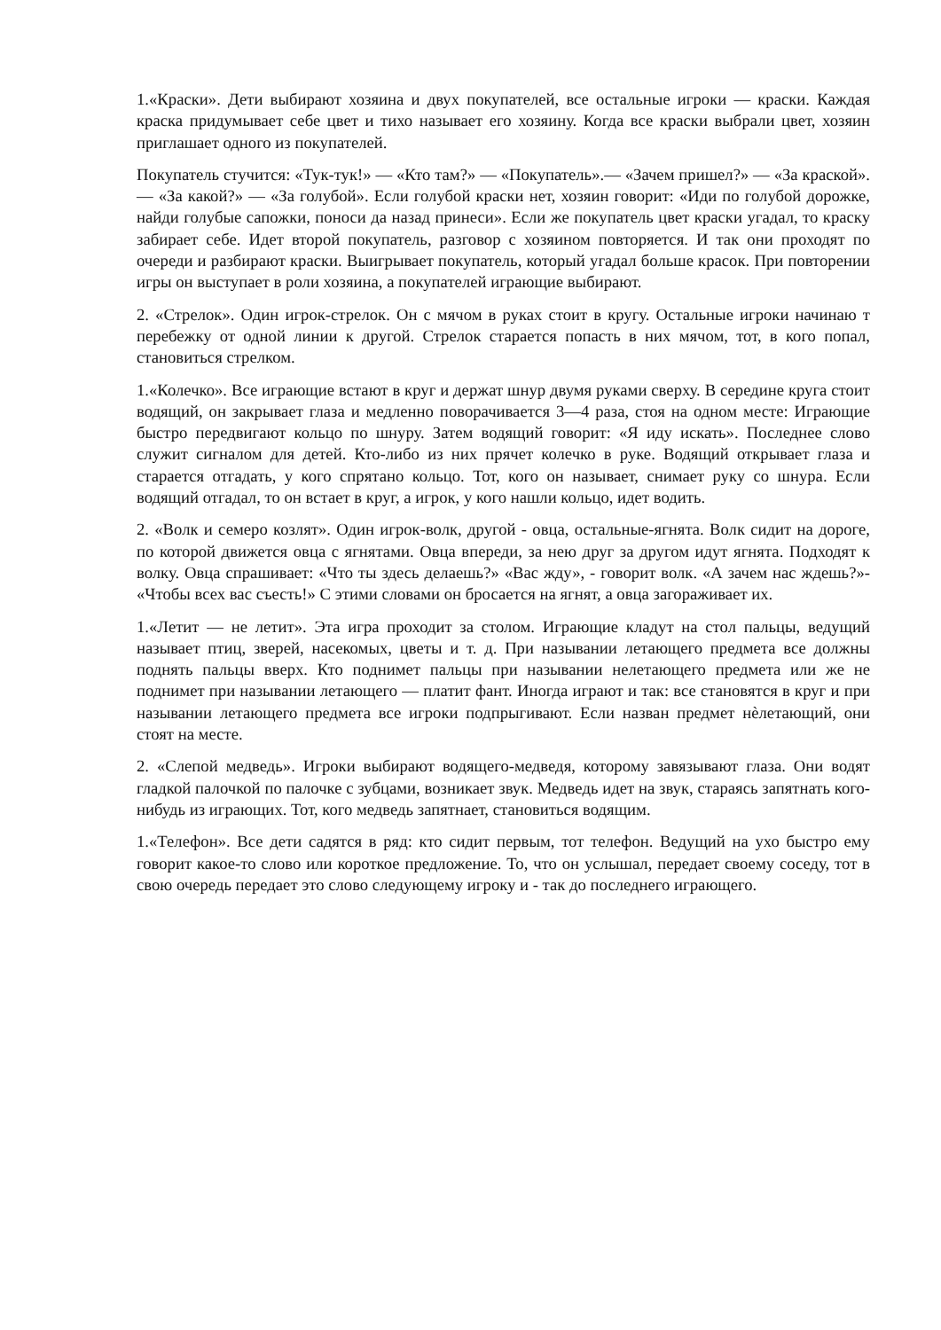1.«Краски». Дети выбирают хозяина и двух покупателей, все остальные игроки — краски. Каждая краска придумывает себе цвет и тихо называет его хозяину. Когда все краски выбрали цвет, хозяин приглашает одного из покупателей.
Покупатель стучится: «Тук-тук!» — «Кто там?» — «Покупатель».— «Зачем пришел?» — «За краской».— «За какой?» — «За голубой». Если голубой краски нет, хозяин говорит: «Иди по голубой дорожке, найди голубые сапожки, поноси да назад принеси». Если же покупатель цвет краски угадал, то краску забирает себе. Идет второй покупатель, разговор с хозяином повторяется. И так они проходят по очереди и разбирают краски. Выигрывает покупатель, который угадал больше красок. При повторении игры он выступает в роли хозяина, а покупателей играющие выбирают.
2. «Стрелок». Один игрок-стрелок. Он с мячом в руках стоит в кругу. Остальные игроки начинаю т перебежку от одной линии к другой. Стрелок старается попасть в них мячом, тот, в кого попал, становиться стрелком.
1.«Колечко». Все играющие встают в круг и держат шнур двумя руками сверху. В середине круга стоит водящий, он закрывает глаза и медленно поворачивается 3—4 раза, стоя на одном месте: Играющие быстро передвигают кольцо по шнуру. Затем водящий говорит: «Я иду искать». Последнее слово служит сигналом для детей. Кто-либо из них прячет колечко в руке. Водящий открывает глаза и старается отгадать, у кого спрятано кольцо. Тот, кого он называет, снимает руку со шнура. Если водящий отгадал, то он встает в круг, а игрок, у кого нашли кольцо, идет водить.
2. «Волк и семеро козлят». Один игрок-волк, другой - овца, остальные-ягнята. Волк сидит на дороге, по которой движется овца с ягнятами. Овца впереди, за нею друг за другом идут ягнята. Подходят к волку. Овца спрашивает: «Что ты здесь делаешь?» «Вас жду», - говорит волк. «А зачем нас ждешь?»- «Чтобы всех вас съесть!» С этими словами он бросается на ягнят, а овца загораживает их.
1.«Летит — не летит». Эта игра проходит за столом. Играющие кладут на стол пальцы, ведущий называет птиц, зверей, насекомых, цветы и т. д. При назывании летающего предмета все должны поднять пальцы вверх. Кто поднимет пальцы при назывании нелетающего предмета или же не поднимет при назывании летающего — платит фант. Иногда играют и так: все становятся в круг и при назывании летающего предмета все игроки подпрыгивают. Если назван предмет нѐлетающий, они стоят на месте.
2. «Слепой медведь». Игроки выбирают водящего-медведя, которому завязывают глаза. Они водят гладкой палочкой по палочке с зубцами, возникает звук. Медведь идет на звук, стараясь запятнать кого-нибудь из играющих. Тот, кого медведь запятнает, становиться водящим.
1.«Телефон». Все дети садятся в ряд: кто сидит первым, тот телефон. Ведущий на ухо быстро ему говорит какое-то слово или короткое предложение. То, что он услышал, передает своему соседу, тот в свою очередь передает это слово следующему игроку и - так до последнего играющего.